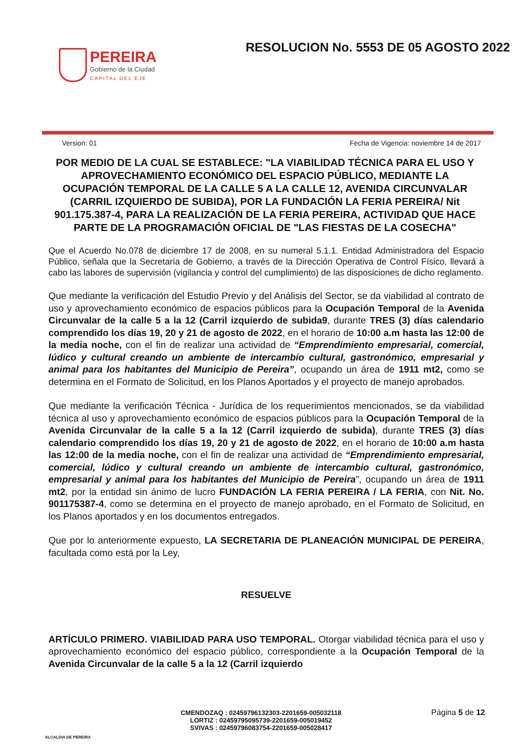PEREIRA
Gobierno de la Ciudad
CAPITAL DEL EJE
RESOLUCION No. 5553 DE 05 AGOSTO 2022
Version: 01 Fecha de Vigencia: noviembre 14 de 2017
POR MEDIO DE LA CUAL SE ESTABLECE: "LA VIABILIDAD TÉCNICA PARA EL USO Y APROVECHAMIENTO ECONÓMICO DEL ESPACIO PÚBLICO, MEDIANTE LA OCUPACIÓN TEMPORAL DE LA CALLE 5 A LA CALLE 12, AVENIDA CIRCUNVALAR (CARRIL IZQUIERDO DE SUBIDA), POR LA FUNDACIÓN LA FERIA PEREIRA/ Nit 901.175.387-4, PARA LA REALIZACIÓN DE LA FERIA PEREIRA, ACTIVIDAD QUE HACE PARTE DE LA PROGRAMACIÓN OFICIAL DE "LAS FIESTAS DE LA COSECHA"
Que el Acuerdo No.078 de diciembre 17 de 2008, en su numeral 5.1.1. Entidad Administradora del Espacio Público, señala que la Secretaría de Gobierno, a través de la Dirección Operativa de Control Físico, llevará a cabo las labores de supervisión (vigilancia y control del cumplimiento) de las disposiciones de dicho reglamento.
Que mediante la verificación del Estudio Previo y del Análisis del Sector, se da viabilidad al contrato de uso y aprovechamiento económico de espacios públicos para la Ocupación Temporal de la Avenida Circunvalar de la calle 5 a la 12 (Carril izquierdo de subida9, durante TRES (3) días calendario comprendido los días 19, 20 y 21 de agosto de 2022, en el horario de 10:00 a.m hasta las 12:00 de la media noche, con el fin de realizar una actividad de “Emprendimiento empresarial, comercial, lúdico y cultural creando un ambiente de intercambio cultural, gastronómico, empresarial y animal para los habitantes del Municipio de Pereira”, ocupando un área de 1911 mt2, como se determina en el Formato de Solicitud, en los Planos Aportados y el proyecto de manejo aprobados.
Que mediante la verificación Técnica - Jurídica de los requerimientos mencionados, se da viabilidad técnica al uso y aprovechamiento económico de espacios públicos para la Ocupación Temporal de la Avenida Circunvalar de la calle 5 a la 12 (Carril izquierdo de subida), durante TRES (3) días calendario comprendido los días 19, 20 y 21 de agosto de 2022, en el horario de 10:00 a.m hasta las 12:00 de la media noche, con el fin de realizar una actividad de “Emprendimiento empresarial, comercial, lúdico y cultural creando un ambiente de intercambio cultural, gastronómico, empresarial y animal para los habitantes del Municipio de Pereira”, ocupando un área de 1911 mt2, por la entidad sin ánimo de lucro FUNDACIÓN LA FERIA PEREIRA / LA FERIA, con Nit. No. 901175387-4, como se determina en el proyecto de manejo aprobado, en el Formato de Solicitud, en los Planos aportados y en los documentos entregados.
Que por lo anteriormente expuesto, LA SECRETARIA DE PLANEACIÓN MUNICIPAL DE PEREIRA, facultada como está por la Ley,
RESUELVE
ARTÍCULO PRIMERO. VIABILIDAD PARA USO TEMPORAL. Otorgar viabilidad técnica para el uso y aprovechamiento económico del espacio público, correspondiente a la Ocupación Temporal de la Avenida Circunvalar de la calle 5 a la 12 (Carril izquierdo
ALCALDIA DE PEREIRA
CMENDOZAQ : 02459796132303-2201659-005032118
LORTIZ : 02459795095739-2201659-005019452
SVIVAS : 02459796083754-2201659-005028417
Página 5 de 12